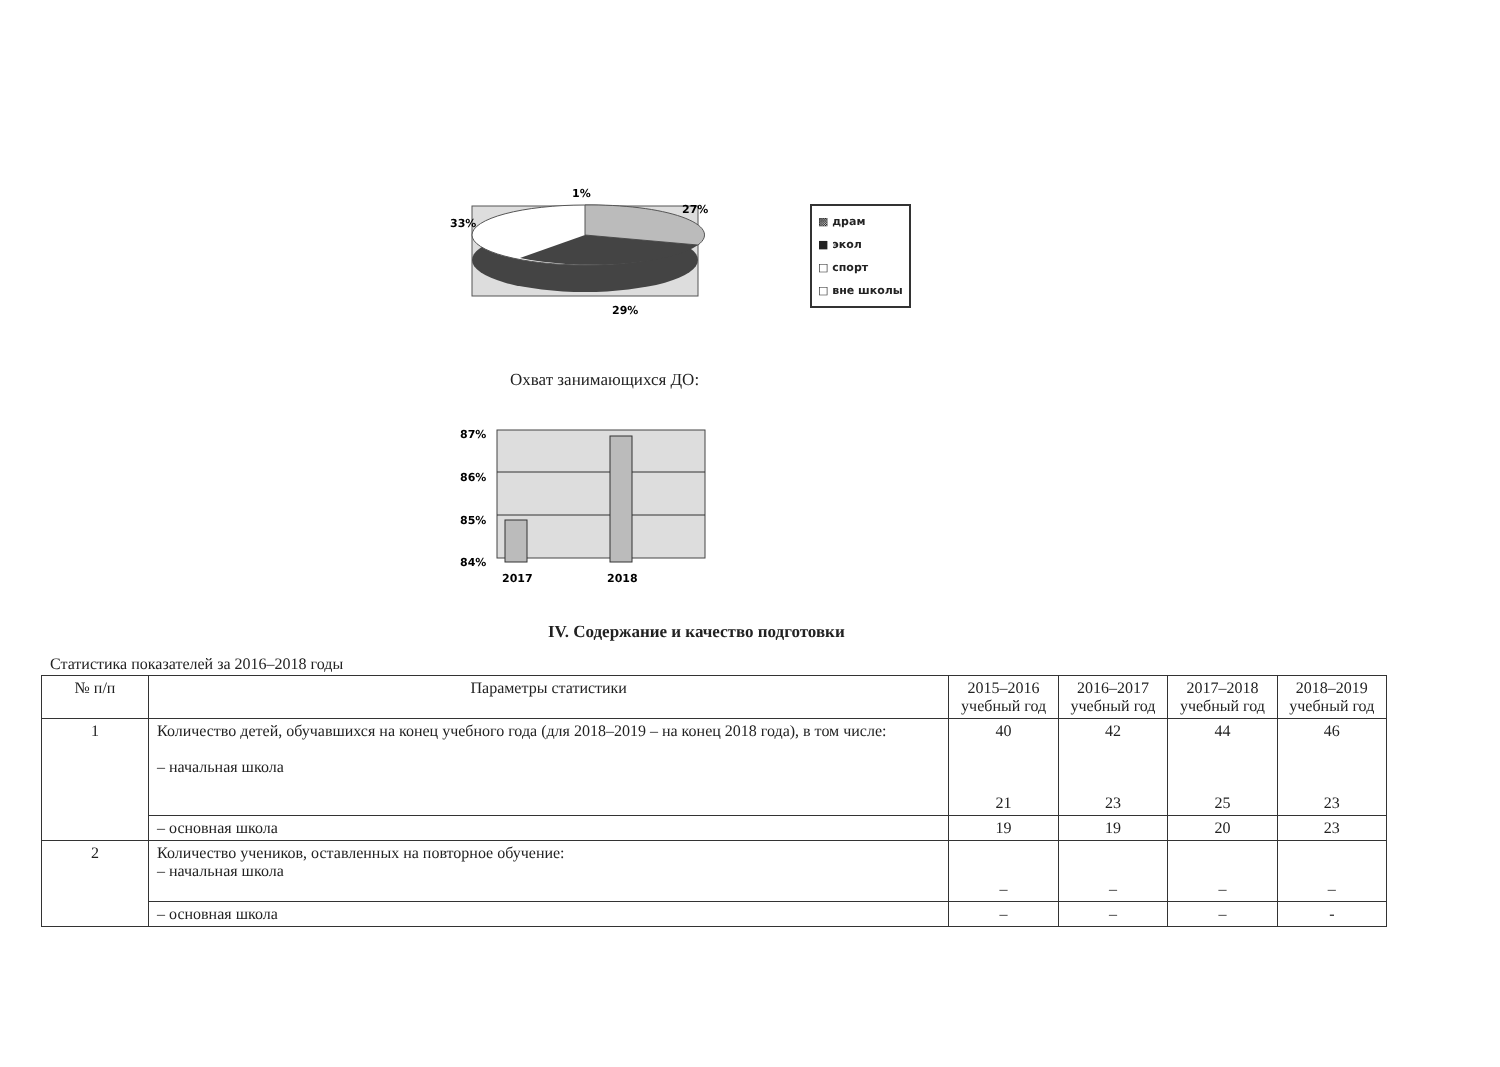1%
27%
33%
29%
▩ драм
■ экол
□ спорт
□ вне школы
Охват занимающихся ДО:
87%
86%
85%
84%
2017
2018
IV. Содержание и качество подготовки
Статистика показателей за 2016–2018 годы
| № п/п | Параметры статистики | 2015–2016 учебный год | 2016–2017 учебный год | 2017–2018 учебный год | 2018–2019 учебный год |
| --- | --- | --- | --- | --- | --- |
| 1 | Количество детей, обучавшихся на конец учебного года (для 2018–2019 – на конец 2018 года), в том числе: – начальная школа | 40 21 | 42 23 | 44 25 | 46 23 |
| | – основная школа | 19 | 19 | 20 | 23 |
| 2 | Количество учеников, оставленных на повторное обучение: – начальная школа | – | – | – | – |
| | – основная школа | – | – | – | - |